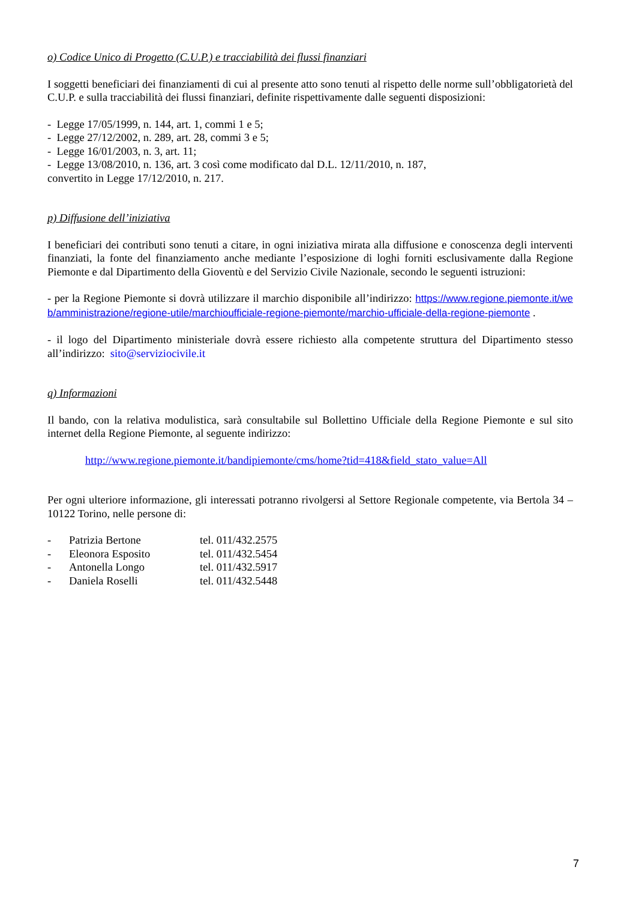o) Codice Unico di Progetto (C.U.P.) e tracciabilità dei flussi finanziari
I soggetti beneficiari dei finanziamenti di cui al presente atto sono tenuti al rispetto delle norme sull’obbligatorietà del C.U.P. e sulla tracciabilità dei flussi finanziari, definite rispettivamente dalle seguenti disposizioni:
- Legge 17/05/1999, n. 144, art. 1, commi 1 e 5;
- Legge 27/12/2002, n. 289, art. 28, commi 3 e 5;
- Legge 16/01/2003, n. 3, art. 11;
- Legge 13/08/2010, n. 136, art. 3 così come modificato dal D.L. 12/11/2010, n. 187,
convertito in Legge 17/12/2010, n. 217.
p) Diffusione dell’iniziativa
I beneficiari dei contributi sono tenuti a citare, in ogni iniziativa mirata alla diffusione e conoscenza degli interventi finanziati, la fonte del finanziamento anche mediante l’esposizione di loghi forniti esclusivamente dalla Regione Piemonte e dal Dipartimento della Gioventù e del Servizio Civile Nazionale, secondo le seguenti istruzioni:
- per la Regione Piemonte si dovrà utilizzare il marchio disponibile all’indirizzo: https://www.regione.piemonte.it/web/amministrazione/regione-utile/marchioufficiale-regione-piemonte/marchio-ufficiale-della-regione-piemonte .
- il logo del Dipartimento ministeriale dovrà essere richiesto alla competente struttura del Dipartimento stesso all’indirizzo: sito@serviziocivile.it
q) Informazioni
Il bando, con la relativa modulistica, sarà consultabile sul Bollettino Ufficiale della Regione Piemonte e sul sito internet della Regione Piemonte, al seguente indirizzo:
http://www.regione.piemonte.it/bandipiemonte/cms/home?tid=418&field_stato_value=All
Per ogni ulteriore informazione, gli interessati potranno rivolgersi al Settore Regionale competente, via Bertola 34 – 10122 Torino, nelle persone di:
- Patrizia Bertone tel. 011/432.2575
- Eleonora Esposito tel. 011/432.5454
- Antonella Longo tel. 011/432.5917
- Daniela Roselli tel. 011/432.5448
7